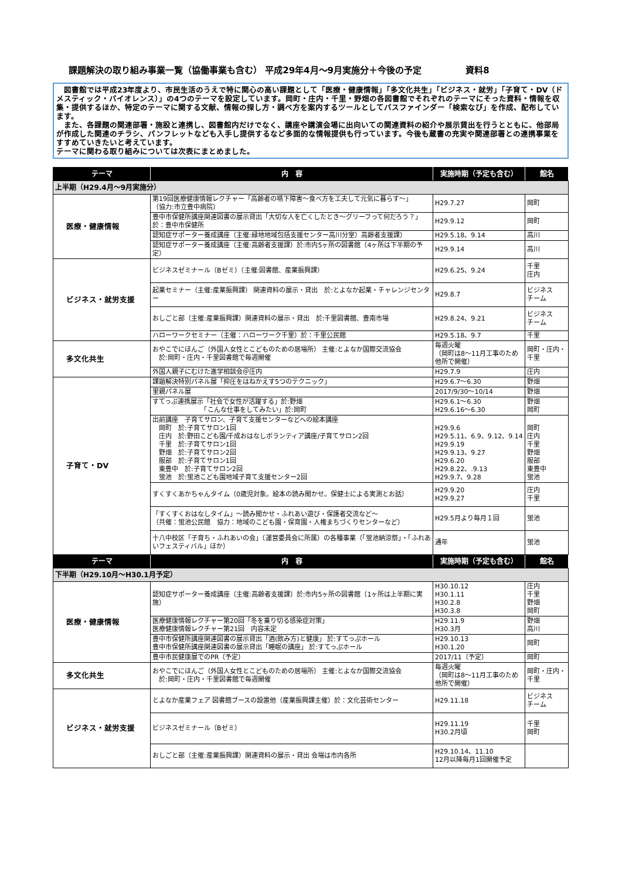課題解決の取り組み事業一覧（協働事業も含む） 平成29年4月～9月実施分＋今後の予定 資料8
　図書館では平成23年度より、市民生活のうえで特に関心の高い課題として「医療・健康情報」「多文化共生」「ビジネス・就労」「子育て・DV（ドメスティック・バイオレンス）」の4つのテーマを設定しています。岡町・庄内・千里・野畑の各図書館でそれぞれのテーマにそった資料・情報を収集・提供するほか、特定のテーマに関する文献、情報の探し方・調べ方を案内するツールとしてパスファインダー「検索なび」を作成、配布しています。
　また、各課題の関連部署・施設と連携し、図書館内だけでなく、講座や講演会場に出向いての関連資料の紹介や展示貸出を行うとともに、他部局が作成した関連のチラシ、パンフレットなども入手し提供するなど多面的な情報提供も行っています。今後も蔵書の充実や関連部署との連携事業をすすめていきたいと考えています。
テーマに関わる取り組みについては次表にまとめました。
| テーマ | 内 容 | 実施時期（予定も含む） | 館名 |
| --- | --- | --- | --- |
| 上半期（H29.4月～9月実施分） | | | |
| 医療・健康情報 | 第19回医療健康情報レクチャー「高齢者の嚥下障害～食べ方を工夫して元気に暮らす～」 （協力:市立豊中病院） | H29.7.27 | 岡町 |
| | 豊中市保健所講座関連図書の展示貸出「大切な人を亡くしたとき～グリーフって何だろう？」 於：豊中市保健所 | H29.9.12 | 岡町 |
| | 認知症サポーター養成講座（主催:緑地地域包括支援センター高川分室）高齢者支援課） | H29.5.18、9.14 | 高川 |
| | 認知症サポーター養成講座（主催:高齢者支援課）於:市内5ヶ所の図書館（4ヶ所は下半期の予定） | H29.9.14 | 高川 |
| ビジネス・就労支援 | ビジネスゼミナール（Bゼミ）（主催:図書館、産業振興課） | H29.6.25、9.24 | 千里 庄内 |
| | 起業セミナー（主催:産業振興課） 関連資料の展示・貸出 於:とよなか起業・チャレンジセンター | H29.8.7 | ビジネス チーム |
| | おしごと部（主催:産業振興課）関連資料の展示・貸出 於:千里図書館、豊南市場 | H29.8.24、9.21 | ビジネス チーム |
| | ハローワークセミナー（主催：ハローワーク千里）於：千里公民館 | H29.5.18、9.7 | 千里 |
| 多文化共生 | おやこでにほんご（外国人女性とこどものための居場所） 主催:とよなか国際交流協会 於:岡町・庄内・千里図書館で毎週開催 | 毎週火曜 （岡町は8～11月工事のため他所で開催） | 岡町・庄内・千里 |
| | 外国人親子にむけた進学相談会＠庄内 | H29.7.9 | 庄内 |
| 子育て・DV | 課題解決特別パネル展「抑圧をはねかえす5つのテクニック」 | H29.6.7～6.30 | 野畑 |
| | 里親パネル展 | 2017/9/30～10/14 | 野畑 |
| | すてっぷ連携展示「社会で女性が活躍する」於:野畑 「こんな仕事をしてみたい」於:岡町 | H29.6.1～6.30 H29.6.16～6.30 | 野畑 岡町 |
| | 出前講座 子育てサロン、子育て支援センターなどへの絵本講座 岡町 於:子育てサロン1回 庄内 於:野田こども園/千成おはなしボランティア講座/子育てサロン2回 千里 於:子育てサロン1回 野畑 於:子育てサロン2回 服部 於:子育てサロン1回 東豊中 於:子育てサロン2回 蛍池 於:蛍池こども園地域子育て支援センター2回 | H29.9.6 H29.5.11、6.9、9.12、9.14 H29.9.19 H29.9.13、9.27 H29.6.20 H29.8.22、.9.13 H29.9.7、9.28 | 岡町 庄内 千里 野畑 服部 東豊中 蛍池 |
| | すくすくあかちゃんタイム（0歳児対象。絵本の読み聞かせ。保健士による実測とお話） | H29.9.20 H29.9.27 | 庄内 千里 |
| | 「すくすくおはなしタイム」～読み聞かせ・ふれあい遊び・保護者交流など～ （共催：蛍池公民館 協力：地域のこども園・保育園・人権まちづくりセンターなど） | H29.5月より毎月１回 | 蛍池 |
| | 十八中校区「子育ち・ふれあいの会」（運営委員会に所属）の各種事業（「蛍池納涼祭」・「ふれあいフェスティバル」ほか） | 通年 | 蛍池 |
| テーマ | 内 容 | 実施時期（予定も含む） | 館名 |
| 下半期（H29.10月～H30.1月予定） | | | |
| 医療・健康情報 | 認知症サポーター養成講座（主催:高齢者支援課）於:市内5ヶ所の図書館（1ヶ所は上半期に実施） | H30.10.12 H30.1.11 H30.2.8 H30.3.8 | 庄内 千里 野畑 岡町 |
| | 医療健康情報レクチャー第20回「冬を乗り切る感染症対策」 医療健康情報レクチャー第21回 内容未定 | H29.11.9 H30.3月 | 野畑 高川 |
| | 豊中市保健所講座関連図書の展示貸出「酒(飲み方)と健康」 於:すてっぷホール 豊中市保健所講座関連図書の展示貸出「睡眠の講座」 於:すてっぷホール | H29.10.13 H30.1.20 | 岡町 |
| | 豊中市民健康展でのPR（予定） | 2017/11（予定） | 岡町 |
| 多文化共生 | おやこでにほんご（外国人女性とこどものための居場所） 主催:とよなか国際交流協会 於:岡町・庄内・千里図書館で毎週開催 | 毎週火曜 （岡町は8～11月工事のため他所で開催） | 岡町・庄内・千里 |
| ビジネス・就労支援 | とよなか産業フェア 図書館ブースの設置他（産業振興課主催）於：文化芸術センター | H29.11.18 | ビジネス チーム |
| | ビジネスゼミナール（Bゼミ） | H29.11.19 H30.2月頃 | 千里 岡町 |
| | おしごと部（主催:産業振興課）関連資料の展示・貸出 会場は市内各所 | H29.10.14、11.10 12月以降毎月1回開催予定 | |